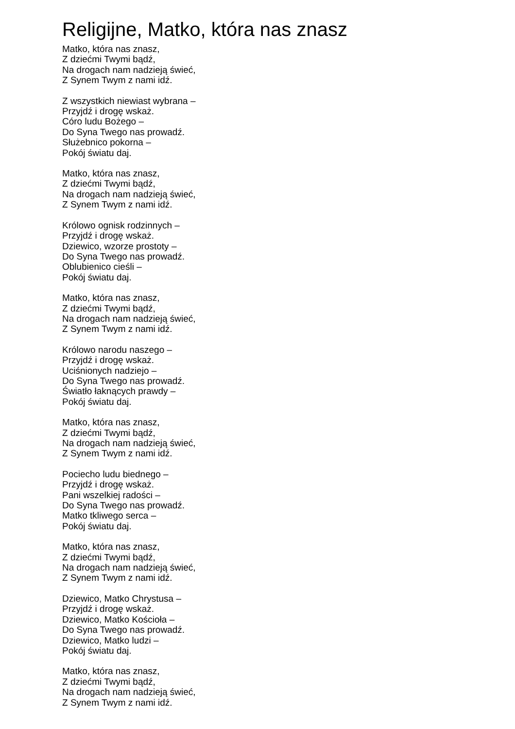Religijne, Matko, która nas znasz
Matko, która nas znasz,
Z dziećmi Twymi bądź,
Na drogach nam nadzieją świeć,
Z Synem Twym z nami idź.
Z wszystkich niewiast wybrana –
Przyjdź i drogę wskaż.
Córo ludu Bożego –
Do Syna Twego nas prowadź.
Służebnico pokorna –
Pokój światu daj.
Matko, która nas znasz,
Z dziećmi Twymi bądź,
Na drogach nam nadzieją świeć,
Z Synem Twym z nami idź.
Królowo ognisk rodzinnych –
Przyjdź i drogę wskaż.
Dziewico, wzorze prostoty –
Do Syna Twego nas prowadź.
Oblubienico cieśli –
Pokój światu daj.
Matko, która nas znasz,
Z dziećmi Twymi bądź,
Na drogach nam nadzieją świeć,
Z Synem Twym z nami idź.
Królowo narodu naszego –
Przyjdź i drogę wskaż.
Uciśnionych nadziejo –
Do Syna Twego nas prowadź.
Światło łaknących prawdy –
Pokój światu daj.
Matko, która nas znasz,
Z dziećmi Twymi bądź,
Na drogach nam nadzieją świeć,
Z Synem Twym z nami idź.
Pociecho ludu biednego –
Przyjdź i drogę wskaż.
Pani wszelkiej radości –
Do Syna Twego nas prowadź.
Matko tkliwego serca –
Pokój światu daj.
Matko, która nas znasz,
Z dziećmi Twymi bądź,
Na drogach nam nadzieją świeć,
Z Synem Twym z nami idź.
Dziewico, Matko Chrystusa –
Przyjdź i drogę wskaż.
Dziewico, Matko Kościoła –
Do Syna Twego nas prowadź.
Dziewico, Matko ludzi –
Pokój światu daj.
Matko, która nas znasz,
Z dziećmi Twymi bądź,
Na drogach nam nadzieją świeć,
Z Synem Twym z nami idź.